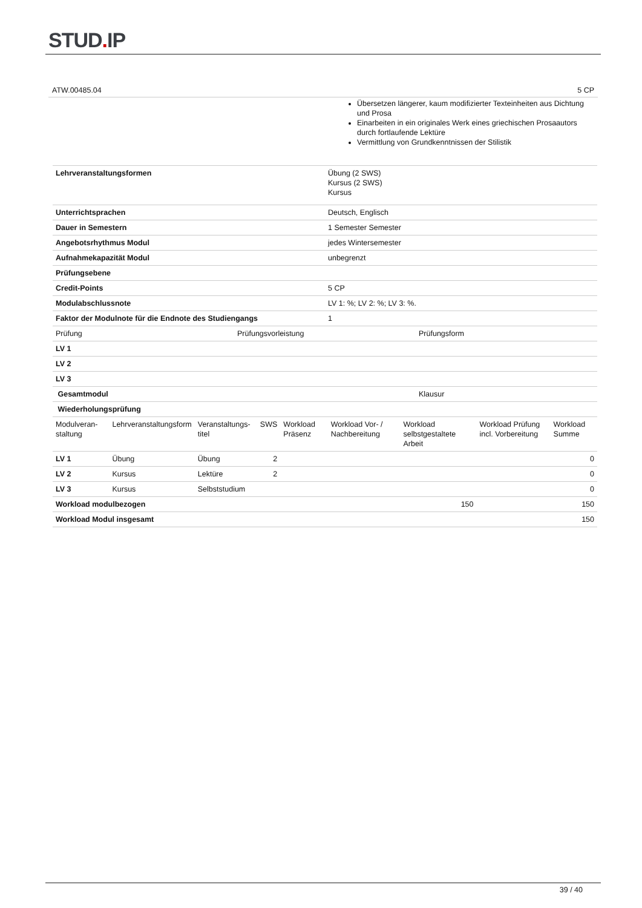STUD. IP
ATW.00485.04 5 CP
Übersetzen längerer, kaum modifizierter Texteinheiten aus Dichtung und Prosa
Einarbeiten in ein originales Werk eines griechischen Prosaautors durch fortlaufende Lektüre
Vermittlung von Grundkenntnissen der Stilistik
| Lehrveranstaltungsformen | Übung (2 SWS) Kursus (2 SWS) Kursus |
| Unterrichtsprachen | Deutsch, Englisch |
| Dauer in Semestern | 1 Semester Semester |
| Angebotsrhythmus Modul | jedes Wintersemester |
| Aufnahmekapazität Modul | unbegrenzt |
| Prüfungsebene | |
| Credit-Points | 5 CP |
| Modulabschlussnote | LV 1: %; LV 2: %; LV 3: %. |
| Faktor der Modulnote für die Endnote des Studiengangs | 1 |
| Prüfung | Prüfungsvorleistung | Prüfungsform |
| LV 1 | | |
| LV 2 | | |
| LV 3 | | |
| Gesamtmodul | | Klausur |
| Wiederholungsprüfung | | |
| Modulveran-staltung | Lehrveranstaltungsform | Veranstaltungs-titel | SWS | Workload Präsenz | Workload Vor- / Nachbereitung | Workload selbstgestaltete Arbeit | Workload Prüfung incl. Vorbereitung | Workload Summe |
| LV 1 | Übung | Übung | 2 | | | | | 0 |
| LV 2 | Kursus | Lektüre | 2 | | | | | 0 |
| LV 3 | Kursus | Selbststudium | | | | | | 0 |
| Workload modulbezogen | | | | | | 150 | | 150 |
| Workload Modul insgesamt | | | | | | | | 150 |
39 / 40